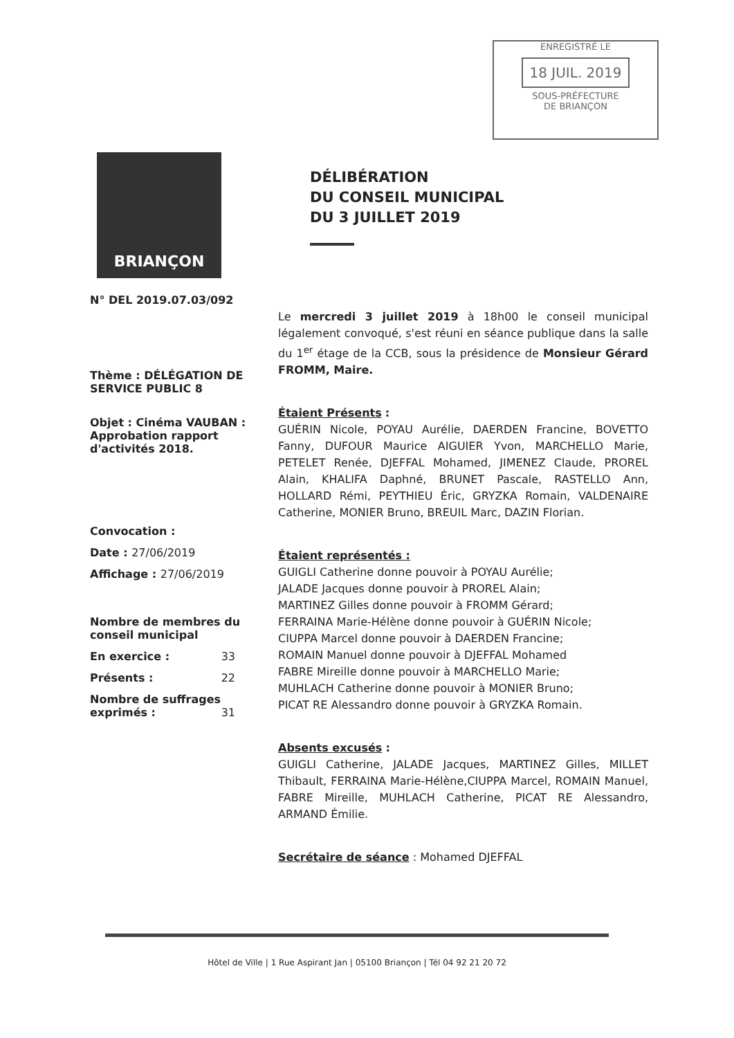ENREGISTRÉ LE
18 JUIL. 2019
SOUS-PRÉFECTURE
DE BRIANÇON
BRIANÇON
DÉLIBÉRATION
DU CONSEIL MUNICIPAL
DU 3 JUILLET 2019
N° DEL 2019.07.03/092
Thème : DÉLÉGATION DE SERVICE PUBLIC 8
Objet : Cinéma VAUBAN : Approbation rapport d'activités 2018.
Convocation :
Date : 27/06/2019
Affichage : 27/06/2019
Nombre de membres du conseil municipal
En exercice : 33
Présents : 22
Nombre de suffrages exprimés : 31
Le mercredi 3 juillet 2019 à 18h00 le conseil municipal légalement convoqué, s'est réuni en séance publique dans la salle du 1<sup>er</sup> étage de la CCB, sous la présidence de Monsieur Gérard FROMM, Maire.
Étaient Présents :
GUÉRIN Nicole, POYAU Aurélie, DAERDEN Francine, BOVETTO Fanny, DUFOUR Maurice AIGUIER Yvon, MARCHELLO Marie, PETELET Renée, DJEFFAL Mohamed, JIMENEZ Claude, PROREL Alain, KHALIFA Daphné, BRUNET Pascale, RASTELLO Ann, HOLLARD Rémi, PEYTHIEU Éric, GRYZKA Romain, VALDENAIRE Catherine, MONIER Bruno, BREUIL Marc, DAZIN Florian.
Étaient représentés :
GUIGLI Catherine donne pouvoir à POYAU Aurélie;
JALADE Jacques donne pouvoir à PROREL Alain;
MARTINEZ Gilles donne pouvoir à FROMM Gérard;
FERRAINA Marie-Hélène donne pouvoir à GUÉRIN Nicole;
CIUPPA Marcel donne pouvoir à DAERDEN Francine;
ROMAIN Manuel donne pouvoir à DJEFFAL Mohamed
FABRE Mireille donne pouvoir à MARCHELLO Marie;
MUHLACH Catherine donne pouvoir à MONIER Bruno;
PICAT RE Alessandro donne pouvoir à GRYZKA Romain.
Absents excusés :
GUIGLI Catherine, JALADE Jacques, MARTINEZ Gilles, MILLET Thibault, FERRAINA Marie-Hélène,CIUPPA Marcel, ROMAIN Manuel, FABRE Mireille, MUHLACH Catherine, PICAT RE Alessandro, ARMAND Émilie.
Secrétaire de séance : Mohamed DJEFFAL
Hôtel de Ville | 1 Rue Aspirant Jan | 05100 Briançon | Tél 04 92 21 20 72